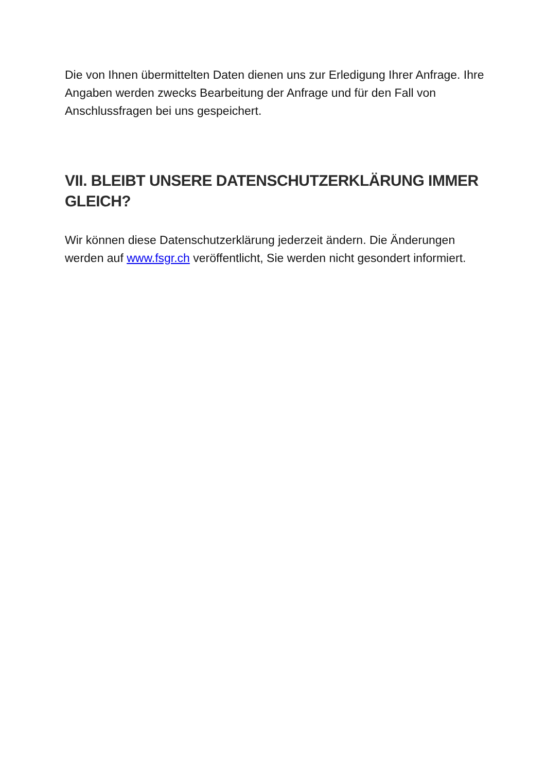Die von Ihnen übermittelten Daten dienen uns zur Erledigung Ihrer Anfrage. Ihre Angaben werden zwecks Bearbeitung der Anfrage und für den Fall von Anschlussfragen bei uns gespeichert.
VII. BLEIBT UNSERE DATENSCHUTZERKLÄRUNG IMMER GLEICH?
Wir können diese Datenschutzerklärung jederzeit ändern. Die Änderungen werden auf www.fsgr.ch veröffentlicht, Sie werden nicht gesondert informiert.